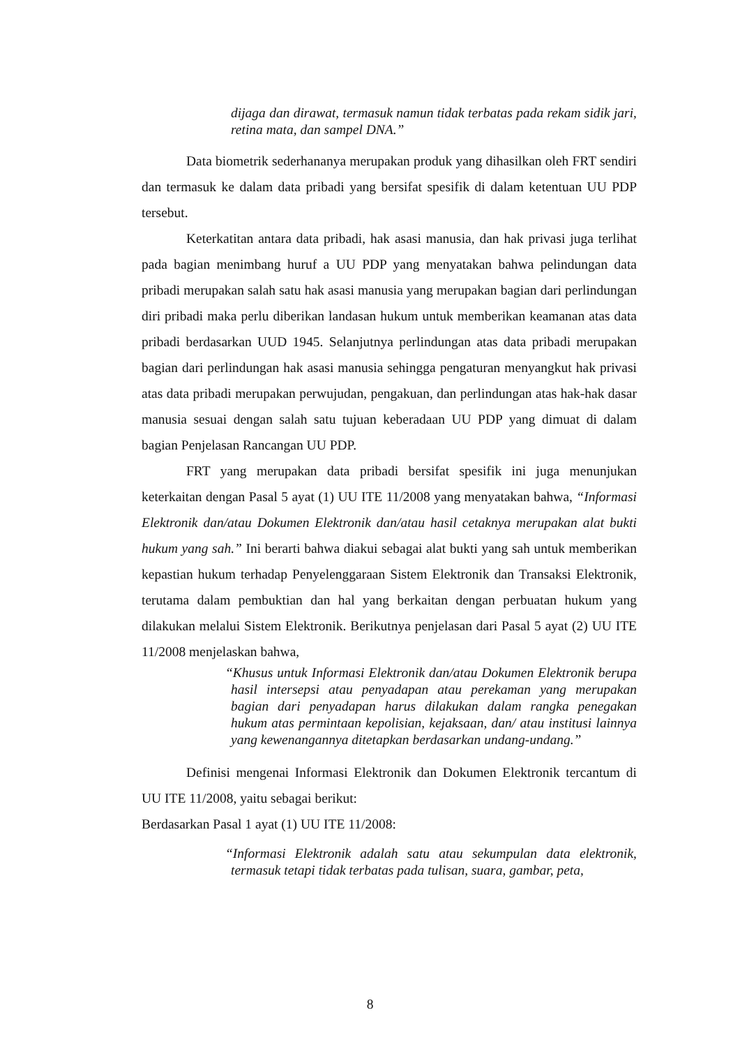dijaga dan dirawat, termasuk namun tidak terbatas pada rekam sidik jari, retina mata, dan sampel DNA.”
Data biometrik sederhananya merupakan produk yang dihasilkan oleh FRT sendiri dan termasuk ke dalam data pribadi yang bersifat spesifik di dalam ketentuan UU PDP tersebut.
Keterkatitan antara data pribadi, hak asasi manusia, dan hak privasi juga terlihat pada bagian menimbang huruf a UU PDP yang menyatakan bahwa pelindungan data pribadi merupakan salah satu hak asasi manusia yang merupakan bagian dari perlindungan diri pribadi maka perlu diberikan landasan hukum untuk memberikan keamanan atas data pribadi berdasarkan UUD 1945. Selanjutnya perlindungan atas data pribadi merupakan bagian dari perlindungan hak asasi manusia sehingga pengaturan menyangkut hak privasi atas data pribadi merupakan perwujudan, pengakuan, dan perlindungan atas hak-hak dasar manusia sesuai dengan salah satu tujuan keberadaan UU PDP yang dimuat di dalam bagian Penjelasan Rancangan UU PDP.
FRT yang merupakan data pribadi bersifat spesifik ini juga menunjukan keterkaitan dengan Pasal 5 ayat (1) UU ITE 11/2008 yang menyatakan bahwa, “Informasi Elektronik dan/atau Dokumen Elektronik dan/atau hasil cetaknya merupakan alat bukti hukum yang sah.” Ini berarti bahwa diakui sebagai alat bukti yang sah untuk memberikan kepastian hukum terhadap Penyelenggaraan Sistem Elektronik dan Transaksi Elektronik, terutama dalam pembuktian dan hal yang berkaitan dengan perbuatan hukum yang dilakukan melalui Sistem Elektronik. Berikutnya penjelasan dari Pasal 5 ayat (2) UU ITE 11/2008 menjelaskan bahwa,
“Khusus untuk Informasi Elektronik dan/atau Dokumen Elektronik berupa hasil intersepsi atau penyadapan atau perekaman yang merupakan bagian dari penyadapan harus dilakukan dalam rangka penegakan hukum atas permintaan kepolisian, kejaksaan, dan/ atau institusi lainnya yang kewenangannya ditetapkan berdasarkan undang-undang.”
Definisi mengenai Informasi Elektronik dan Dokumen Elektronik tercantum di UU ITE 11/2008, yaitu sebagai berikut:
Berdasarkan Pasal 1 ayat (1) UU ITE 11/2008:
“Informasi Elektronik adalah satu atau sekumpulan data elektronik, termasuk tetapi tidak terbatas pada tulisan, suara, gambar, peta,
8